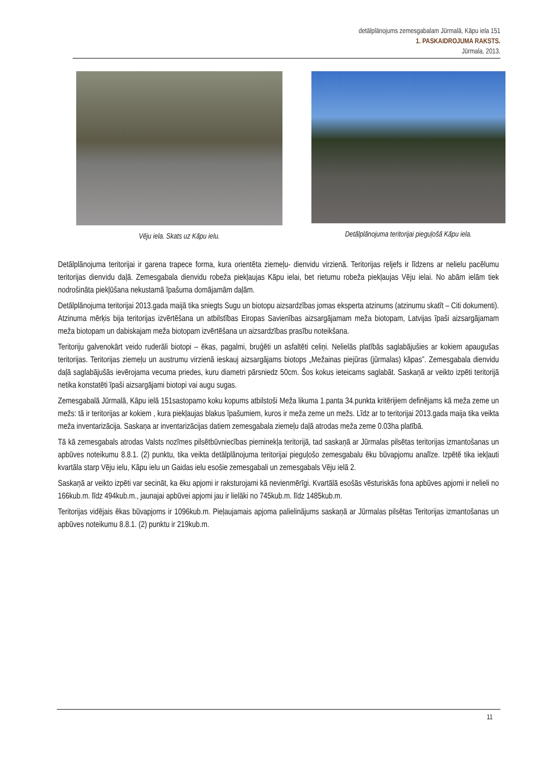detālplānojums zemesgabalam Jūrmalā, Kāpu iela 151
1. PASKAIDROJUMA RAKSTS.
Jūrmala, 2013.
Vēju iela. Skats uz Kāpu ielu. Detālplānojuma teritorijai pieguļošā Kāpu iela.
Detālplānojuma teritorijai ir garena trapece forma, kura orientēta ziemeļu- dienvidu virzienā. Teritorijas reljefs ir līdzens ar nelielu pacēlumu teritorijas dienvidu daļā. Zemesgabala dienvidu robeža piekļaujas Kāpu ielai, bet rietumu robeža piekļaujas Vēju ielai. No abām ielām tiek nodrošināta piekļūšana nekustamā īpašuma domājamām daļām.
Detālplānojuma teritorijai 2013.gada maijā tika sniegts Sugu un biotopu aizsardzības jomas eksperta atzinums (atzinumu skatīt – Citi dokumenti). Atzinuma mērķis bija teritorijas izvērtēšana un atbilstības Eiropas Savienības aizsargājamam meža biotopam, Latvijas īpaši aizsargājamam meža biotopam un dabiskajam meža biotopam izvērtēšana un aizsardzības prasību noteikšana.
Teritoriju galvenokārt veido ruderāli biotopi – ēkas, pagalmi, bruģēti un asfaltēti celiņi. Nelielās platībās saglabājušies ar kokiem apaugušas teritorijas. Teritorijas ziemeļu un austrumu virzienā ieskauj aizsargājams biotops „Mežainas piejūras (jūrmalas) kāpas”. Zemesgabala dienvidu daļā saglabājušās ievērojama vecuma priedes, kuru diametri pārsniedz 50cm. Šos kokus ieteicams saglabāt. Saskaņā ar veikto izpēti teritorijā netika konstatēti īpaši aizsargājami biotopi vai augu sugas.
Zemesgabalā Jūrmalā, Kāpu ielā 151sastopamo koku kopums atbilstoši Meža likuma 1.panta 34.punkta kritērijiem definējams kā meža zeme un mežs: tā ir teritorijas ar kokiem , kura piekļaujas blakus īpašumiem, kuros ir meža zeme un mežs. Līdz ar to teritorijai 2013.gada maija tika veikta meža inventarizācija. Saskaņa ar inventarizācijas datiem zemesgabala ziemeļu daļā atrodas meža zeme 0.03ha platībā.
Tā kā zemesgabals atrodas Valsts nozīmes pilsētbūvniecības pieminekļa teritorijā, tad saskaņā ar Jūrmalas pilsētas teritorijas izmantošanas un apbūves noteikumu 8.8.1. (2) punktu, tika veikta detālplānojuma teritorijai pieguļošo zemesgabalu ēku būvapjomu analīze. Izpētē tika iekļauti kvartāla starp Vēju ielu, Kāpu ielu un Gaidas ielu esošie zemesgabali un zemesgabals Vēju ielā 2.
Saskaņā ar veikto izpēti var secināt, ka ēku apjomi ir raksturojami kā nevienmērīgi. Kvartālā esošās vēsturiskās fona apbūves apjomi ir nelieli no 166kub.m. līdz 494kub.m., jaunajai apbūvei apjomi jau ir lielāki no 745kub.m. līdz 1485kub.m.
Teritorijas vidējais ēkas būvapjoms ir 1096kub.m. Pieļaujamais apjoma palielinājums saskaņā ar Jūrmalas pilsētas Teritorijas izmantošanas un apbūves noteikumu 8.8.1. (2) punktu ir 219kub.m.
11